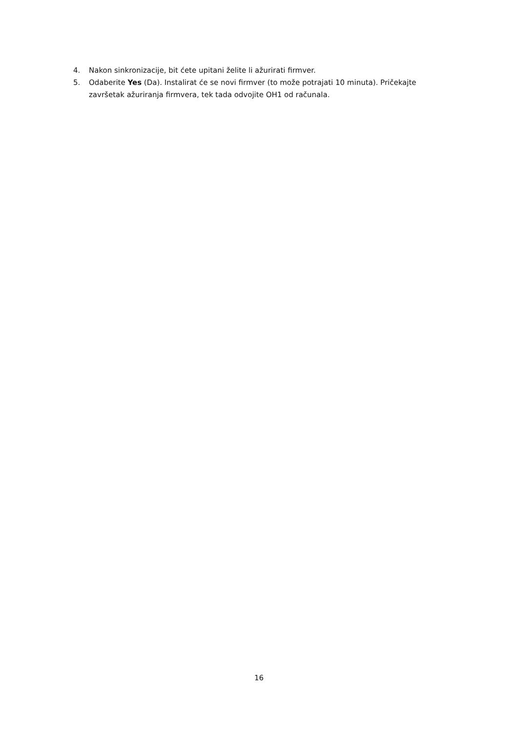4. Nakon sinkronizacije, bit ćete upitani želite li ažurirati firmver.
5. Odaberite Yes (Da). Instalirat će se novi firmver (to može potrajati 10 minuta). Pričekajte završetak ažuriranja firmvera, tek tada odvojite OH1 od računala.
16